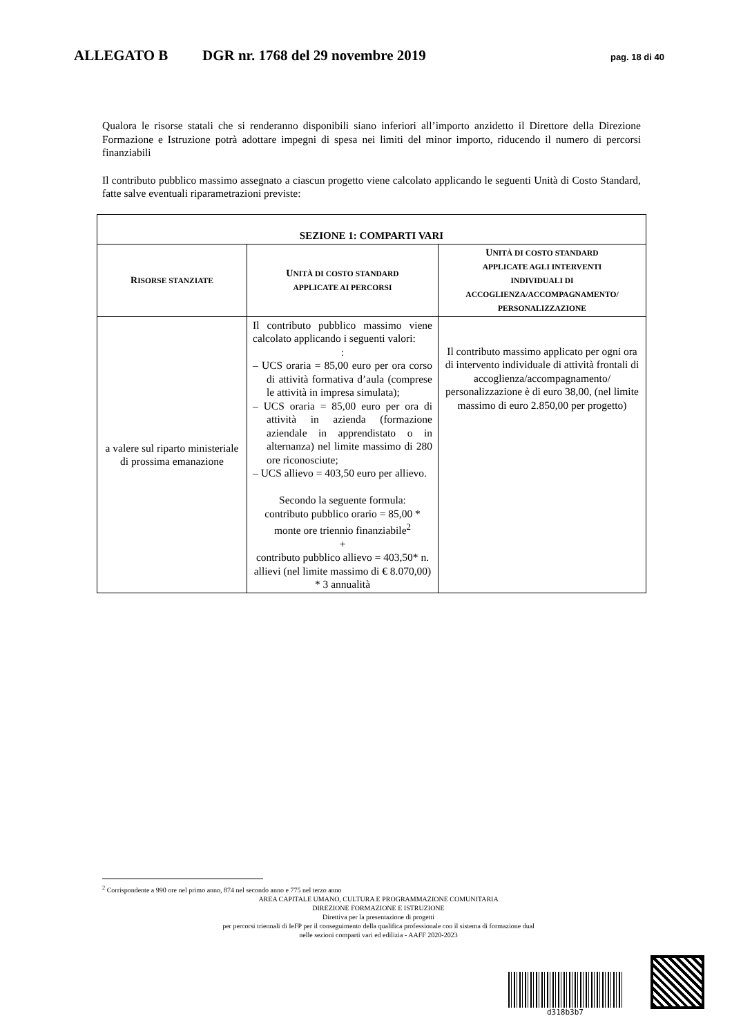ALLEGATO B DGR nr. 1768 del 29 novembre 2019 pag. 18 di 40
Qualora le risorse statali che si renderanno disponibili siano inferiori all’importo anzidetto il Direttore della Direzione Formazione e Istruzione potrà adottare impegni di spesa nei limiti del minor importo, riducendo il numero di percorsi finanziabili
Il contributo pubblico massimo assegnato a ciascun progetto viene calcolato applicando le seguenti Unità di Costo Standard, fatte salve eventuali riparametrazioni previste:
| SEZIONE 1: COMPARTI VARI | | |
| --- | --- | --- |
| R ISORSE STANZIATE | U NITÀ DI COSTO STANDARD APPLICATE AI PERCORSI | U NITÀ DI COSTO STANDARD APPLICATE AGLI INTERVENTI INDIVIDUALI DI ACCOGLIENZA/ACCOMPAGNAMENTO/ PERSONALIZZAZIONE |
| a valere sul riparto ministeriale di prossima emanazione | Il contributo pubblico massimo viene calcolato applicando i seguenti valori: : – UCS oraria = 85,00 euro per ora corso di attività formativa d’aula (comprese le attività in impresa simulata); – UCS oraria = 85,00 euro per ora di attività in azienda (formazione aziendale in apprendistato o in alternanza) nel limite massimo di 280 ore riconosciute; – UCS allievo = 403,50 euro per allievo. Secondo la seguente formula: contributo pubblico orario = 85,00 * monte ore triennio finanziabile<sup>2</sup> + contributo pubblico allievo = 403,50* n. allievi (nel limite massimo di € 8.070,00) * 3 annualità | Il contributo massimo applicato per ogni ora di intervento individuale di attività frontali di accoglienza/accompagnamento/ personalizzazione è di euro 38,00, (nel limite massimo di euro 2.850,00 per progetto) |
<sup>2</sup> Corrispondente a 990 ore nel primo anno, 874 nel secondo anno e 775 nel terzo anno
AREA CAPITALE UMANO, CULTURA E PROGRAMMAZIONE COMUNITARIA
DIREZIONE FORMAZIONE E ISTRUZIONE
Direttiva per la presentazione di progetti
per percorsi triennali di IeFP per il conseguimento della qualifica professionale con il sistema di formazione dual
nelle sezioni comparti vari ed edilizia - AAFF 2020-2023
d318b3b7